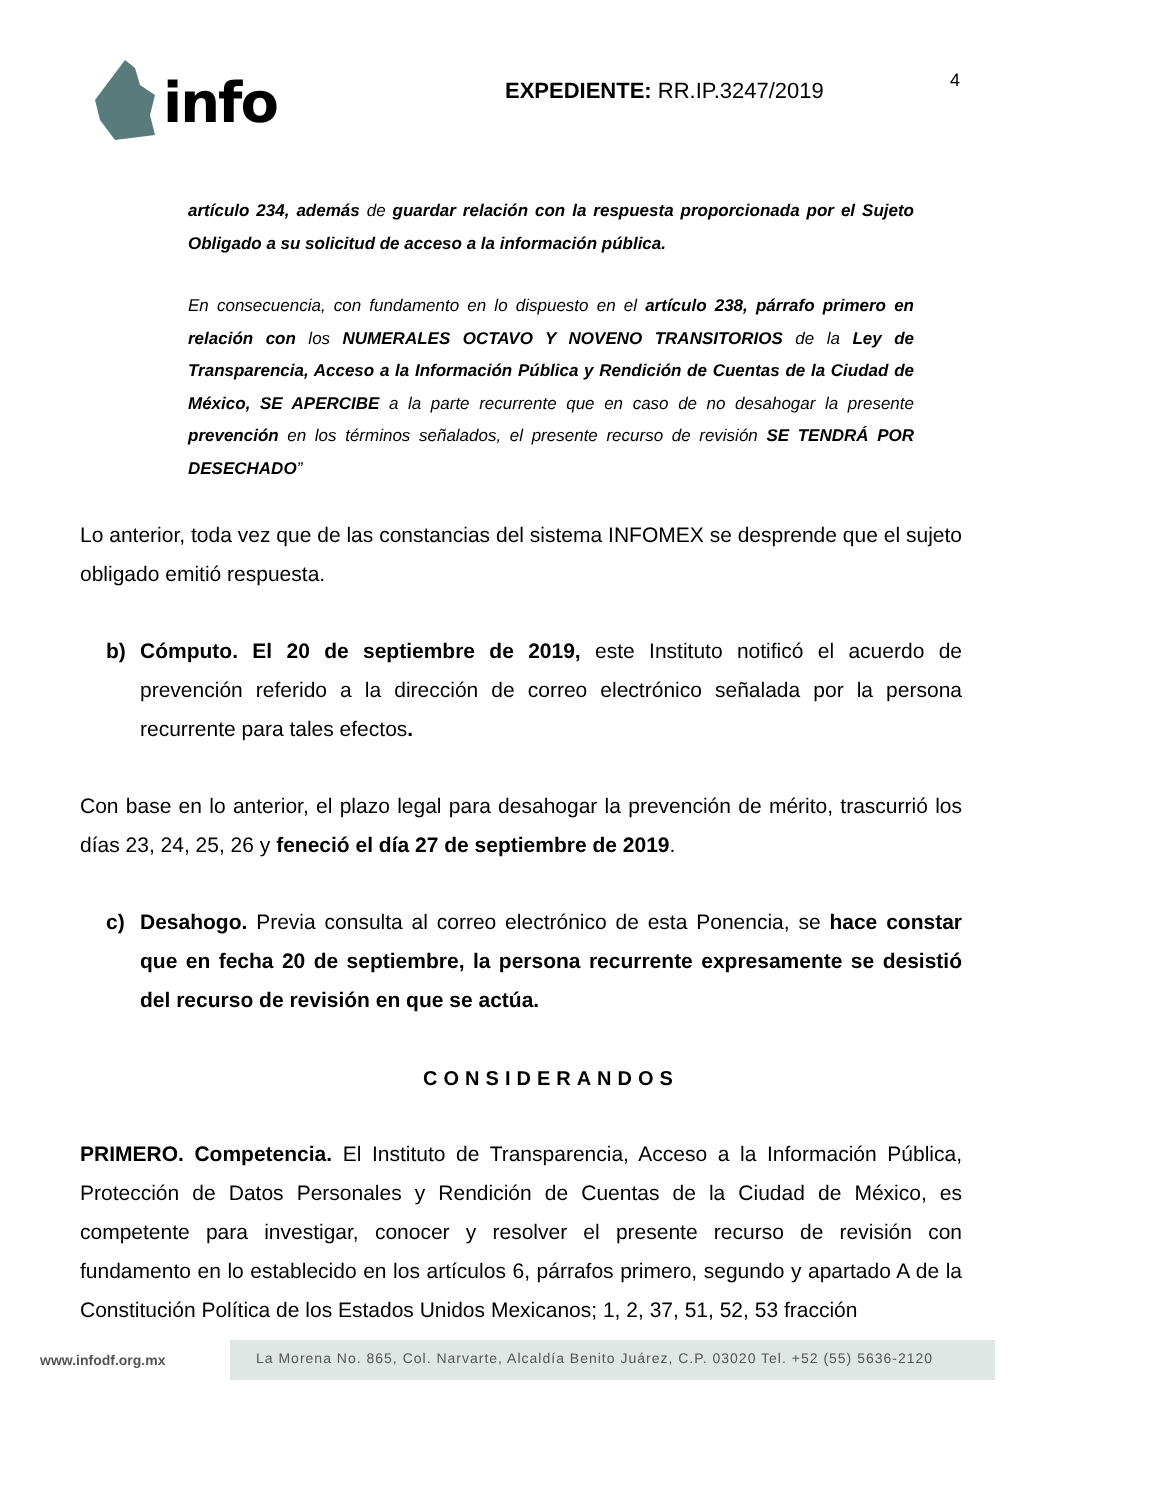info
EXPEDIENTE: RR.IP.3247/2019 4
artículo 234, además de guardar relación con la respuesta proporcionada por el Sujeto Obligado a su solicitud de acceso a la información pública.
En consecuencia, con fundamento en lo dispuesto en el artículo 238, párrafo primero en relación con los NUMERALES OCTAVO Y NOVENO TRANSITORIOS de la Ley de Transparencia, Acceso a la Información Pública y Rendición de Cuentas de la Ciudad de México, SE APERCIBE a la parte recurrente que en caso de no desahogar la presente prevención en los términos señalados, el presente recurso de revisión SE TENDRÁ POR DESECHADO”
Lo anterior, toda vez que de las constancias del sistema INFOMEX se desprende que el sujeto obligado emitió respuesta.
b) Cómputo. El 20 de septiembre de 2019, este Instituto notificó el acuerdo de prevención referido a la dirección de correo electrónico señalada por la persona recurrente para tales efectos.
Con base en lo anterior, el plazo legal para desahogar la prevención de mérito, trascurrió los días 23, 24, 25, 26 y feneció el día 27 de septiembre de 2019.
c) Desahogo. Previa consulta al correo electrónico de esta Ponencia, se hace constar que en fecha 20 de septiembre, la persona recurrente expresamente se desistió del recurso de revisión en que se actúa.
CONSIDERANDOS
PRIMERO. Competencia. El Instituto de Transparencia, Acceso a la Información Pública, Protección de Datos Personales y Rendición de Cuentas de la Ciudad de México, es competente para investigar, conocer y resolver el presente recurso de revisión con fundamento en lo establecido en los artículos 6, párrafos primero, segundo y apartado A de la Constitución Política de los Estados Unidos Mexicanos; 1, 2, 37, 51, 52, 53 fracción
www.infodf.org.mx
La Morena No. 865, Col. Narvarte, Alcaldía Benito Juárez, C.P. 03020 Tel. +52 (55) 5636-2120